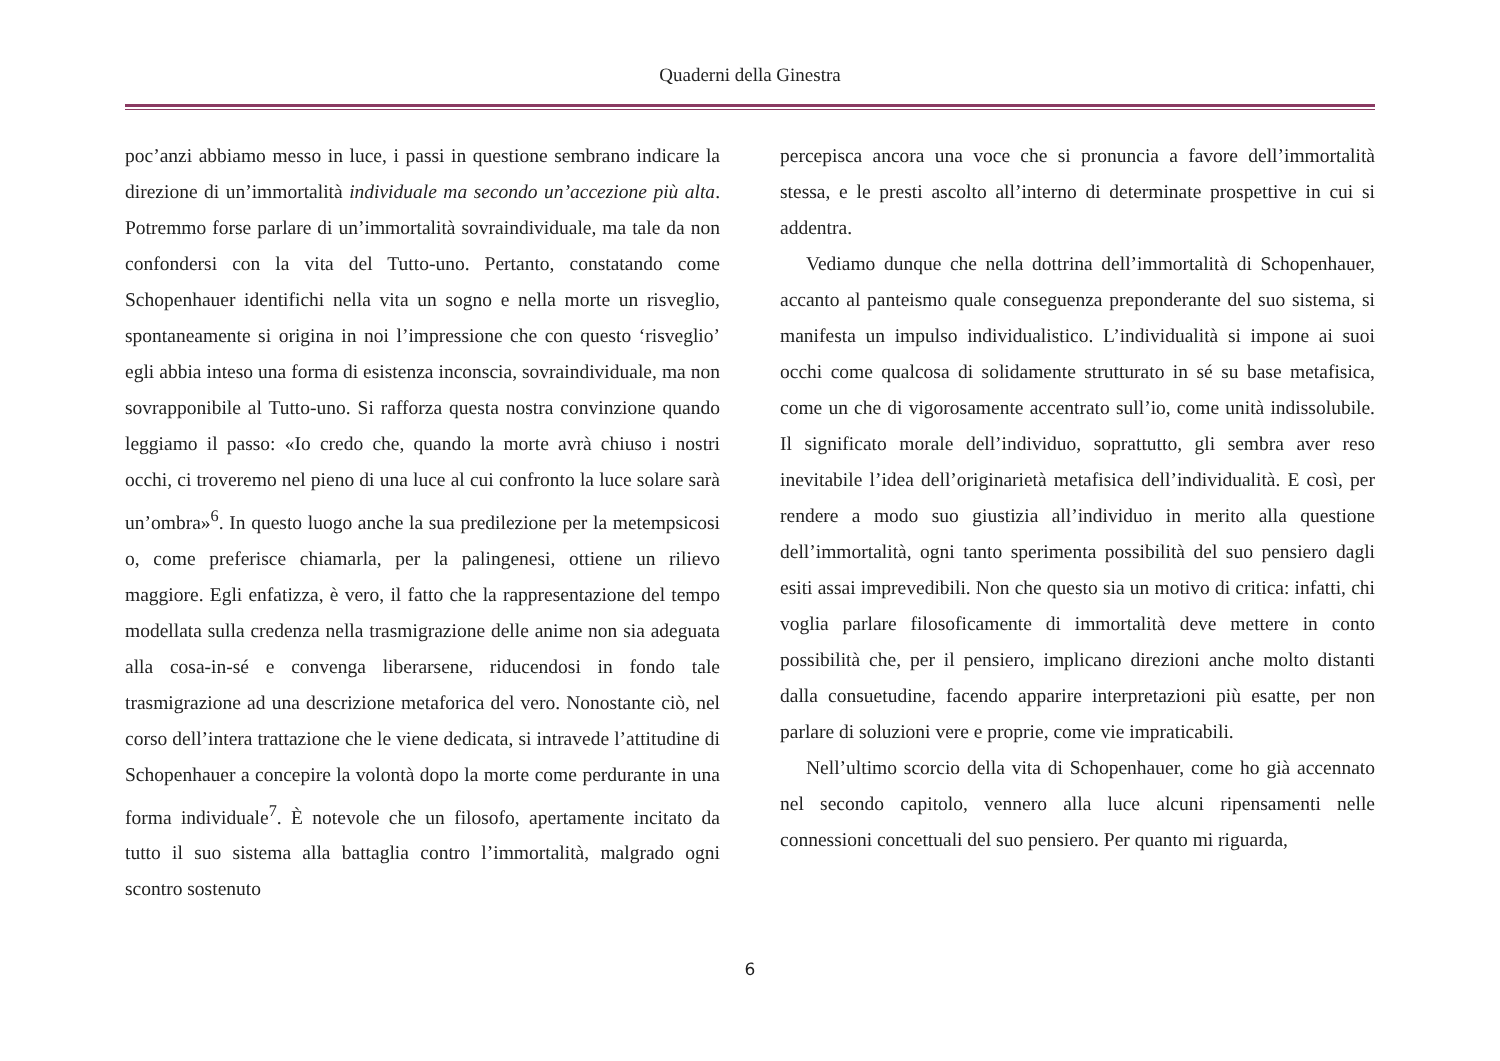Quaderni della Ginestra
poc’anzi abbiamo messo in luce, i passi in questione sembrano indicare la direzione di un’immortalità individuale ma secondo un’accezione più alta. Potremmo forse parlare di un’immortalità sovraindividuale, ma tale da non confondersi con la vita del Tutto-uno. Pertanto, constatando come Schopenhauer identifichi nella vita un sogno e nella morte un risveglio, spontaneamente si origina in noi l’impressione che con questo ‘risveglio’ egli abbia inteso una forma di esistenza inconscia, sovraindividuale, ma non sovrapponibile al Tutto-uno. Si rafforza questa nostra convinzione quando leggiamo il passo: «Io credo che, quando la morte avrà chiuso i nostri occhi, ci troveremo nel pieno di una luce al cui confronto la luce solare sarà un’ombra»<sup>6</sup>. In questo luogo anche la sua predilezione per la metempsicosi o, come preferisce chiamarla, per la palingenesi, ottiene un rilievo maggiore. Egli enfatizza, è vero, il fatto che la rappresentazione del tempo modellata sulla credenza nella trasmigrazione delle anime non sia adeguata alla cosa-in-sé e convenga liberarsene, riducendosi in fondo tale trasmigrazione ad una descrizione metaforica del vero. Nonostante ciò, nel corso dell’intera trattazione che le viene dedicata, si intravede l’attitudine di Schopenhauer a concepire la volontà dopo la morte come perdurante in una forma individuale<sup>7</sup>. È notevole che un filosofo, apertamente incitato da tutto il suo sistema alla battaglia contro l’immortalità, malgrado ogni scontro sostenuto
percepisca ancora una voce che si pronuncia a favore dell’immortalità stessa, e le presti ascolto all’interno di determinate prospettive in cui si addentra.
Vediamo dunque che nella dottrina dell’immortalità di Schopenhauer, accanto al panteismo quale conseguenza preponderante del suo sistema, si manifesta un impulso individualistico. L’individualità si impone ai suoi occhi come qualcosa di solidamente strutturato in sé su base metafisica, come un che di vigorosamente accentrato sull’io, come unità indissolubile. Il significato morale dell’individuo, soprattutto, gli sembra aver reso inevitabile l’idea dell’originarietà metafisica dell’individualità. E così, per rendere a modo suo giustizia all’individuo in merito alla questione dell’immortalità, ogni tanto sperimenta possibilità del suo pensiero dagli esiti assai imprevedibili. Non che questo sia un motivo di critica: infatti, chi voglia parlare filosoficamente di immortalità deve mettere in conto possibilità che, per il pensiero, implicano direzioni anche molto distanti dalla consuetudine, facendo apparire interpretazioni più esatte, per non parlare di soluzioni vere e proprie, come vie impraticabili.
Nell’ultimo scorcio della vita di Schopenhauer, come ho già accennato nel secondo capitolo, vennero alla luce alcuni ripensamenti nelle connessioni concettuali del suo pensiero. Per quanto mi riguarda,
6